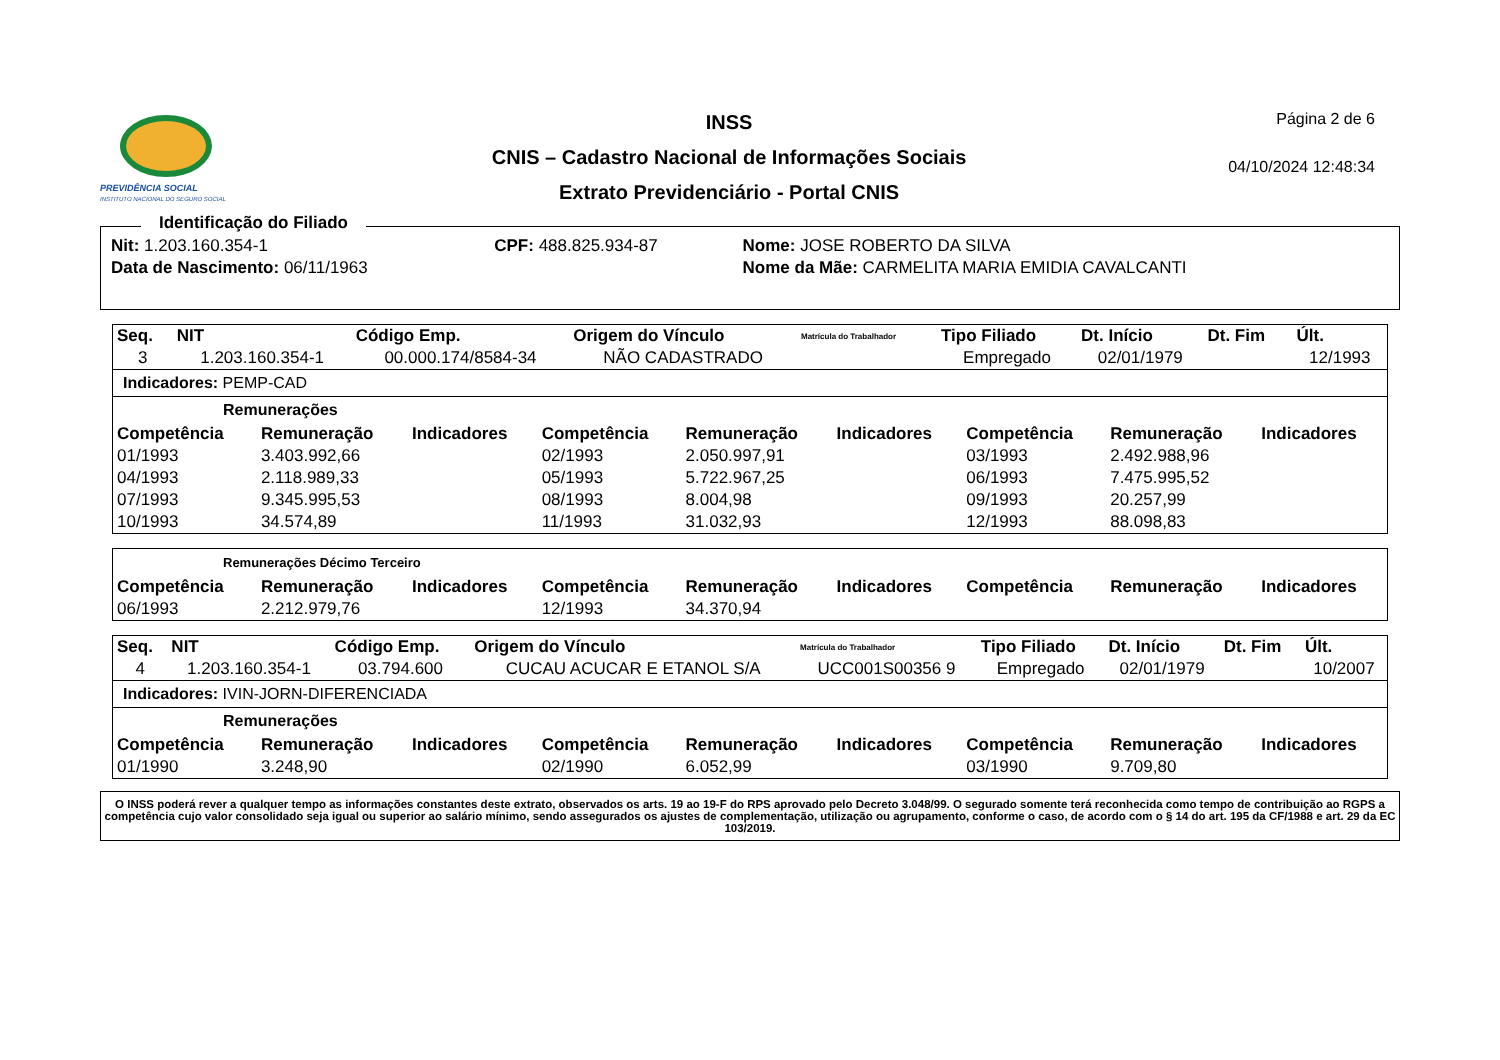PREVIDÊNCIA SOCIAL
INSTITUTO NACIONAL DO SEGURO SOCIAL
INSS
CNIS – Cadastro Nacional de Informações Sociais
Extrato Previdenciário - Portal CNIS
Página 2 de 6
04/10/2024 12:48:34
Identificação do Filiado
| Nit: 1.203.160.354-1 | CPF: 488.825.934-87 | Nome: JOSE ROBERTO DA SILVA |
| Data de Nascimento: 06/11/1963 | | Nome da Mãe: CARMELITA MARIA EMIDIA CAVALCANTI |
| Seq. | NIT | Código Emp. | Origem do Vínculo | Matrícula do Trabalhador | Tipo Filiado | Dt. Início | Dt. Fim | Últ. |
| --- | --- | --- | --- | --- | --- | --- | --- | --- |
| 3 | 1.203.160.354-1 | 00.000.174/8584-34 | NÃO CADASTRADO | | Empregado | 02/01/1979 | | 12/1993 |
Indicadores: PEMP-CAD
Remunerações
| Competência | Remuneração | Indicadores | Competência | Remuneração | Indicadores | Competência | Remuneração | Indicadores |
| --- | --- | --- | --- | --- | --- | --- | --- | --- |
| 01/1993 | 3.403.992,66 | | 02/1993 | 2.050.997,91 | | 03/1993 | 2.492.988,96 | |
| 04/1993 | 2.118.989,33 | | 05/1993 | 5.722.967,25 | | 06/1993 | 7.475.995,52 | |
| 07/1993 | 9.345.995,53 | | 08/1993 | 8.004,98 | | 09/1993 | 20.257,99 | |
| 10/1993 | 34.574,89 | | 11/1993 | 31.032,93 | | 12/1993 | 88.098,83 | |
Remunerações Décimo Terceiro
| Competência | Remuneração | Indicadores | Competência | Remuneração | Indicadores | Competência | Remuneração | Indicadores |
| --- | --- | --- | --- | --- | --- | --- | --- | --- |
| 06/1993 | 2.212.979,76 | | 12/1993 | 34.370,94 | | | | |
| Seq. | NIT | Código Emp. | Origem do Vínculo | Matrícula do Trabalhador | Tipo Filiado | Dt. Início | Dt. Fim | Últ. |
| --- | --- | --- | --- | --- | --- | --- | --- | --- |
| 4 | 1.203.160.354-1 | 03.794.600 | CUCAU ACUCAR E ETANOL S/A | UCC001S00356 9 | Empregado | 02/01/1979 | | 10/2007 |
Indicadores: IVIN-JORN-DIFERENCIADA
Remunerações
| Competência | Remuneração | Indicadores | Competência | Remuneração | Indicadores | Competência | Remuneração | Indicadores |
| --- | --- | --- | --- | --- | --- | --- | --- | --- |
| 01/1990 | 3.248,90 | | 02/1990 | 6.052,99 | | 03/1990 | 9.709,80 | |
O INSS poderá rever a qualquer tempo as informações constantes deste extrato, observados os arts. 19 ao 19-F do RPS aprovado pelo Decreto 3.048/99. O segurado somente terá reconhecida como tempo de contribuição ao RGPS a competência cujo valor consolidado seja igual ou superior ao salário mínimo, sendo assegurados os ajustes de complementação, utilização ou agrupamento, conforme o caso, de acordo com o § 14 do art. 195 da CF/1988 e art. 29 da EC 103/2019.